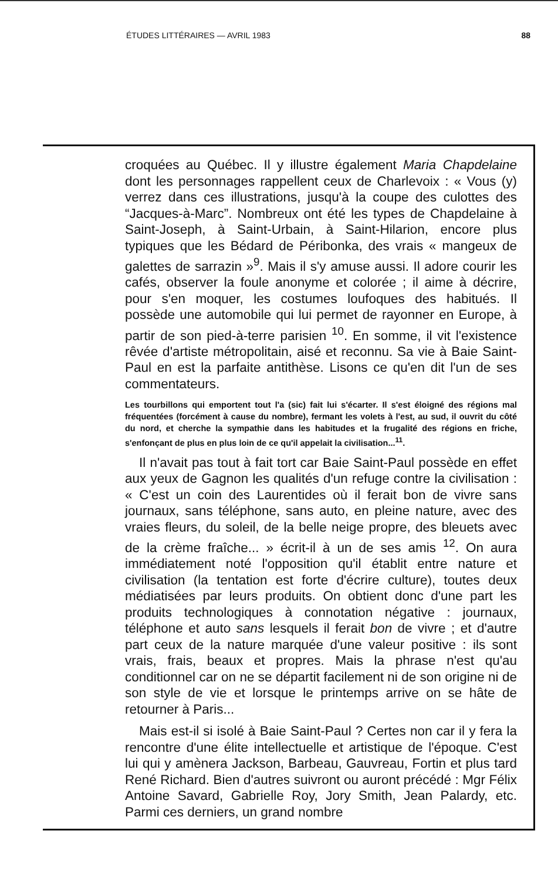ÉTUDES LITTÉRAIRES — AVRIL 1983 88
croquées au Québec. Il y illustre également Maria Chapdelaine dont les personnages rappellent ceux de Charlevoix : « Vous (y) verrez dans ces illustrations, jusqu'à la coupe des culottes des “Jacques-à-Marc”. Nombreux ont été les types de Chapdelaine à Saint-Joseph, à Saint-Urbain, à Saint-Hilarion, encore plus typiques que les Bédard de Péribonka, des vrais « mangeux de galettes de sarrazin »<sup>9</sup>. Mais il s'y amuse aussi. Il adore courir les cafés, observer la foule anonyme et colorée ; il aime à décrire, pour s'en moquer, les costumes loufoques des habitués. Il possède une automobile qui lui permet de rayonner en Europe, à partir de son pied-à-terre parisien <sup>10</sup>. En somme, il vit l'existence rêvée d'artiste métropolitain, aisé et reconnu. Sa vie à Baie Saint-Paul en est la parfaite antithèse. Lisons ce qu'en dit l'un de ses commentateurs.
Les tourbillons qui emportent tout l'a (sic) fait lui s'écarter. Il s'est éloigné des régions mal fréquentées (forcément à cause du nombre), fermant les volets à l'est, au sud, il ouvrit du côté du nord, et cherche la sympathie dans les habitudes et la frugalité des régions en friche, s'enfonçant de plus en plus loin de ce qu'il appelait la civilisation...<sup>11</sup>.
Il n'avait pas tout à fait tort car Baie Saint-Paul possède en effet aux yeux de Gagnon les qualités d'un refuge contre la civilisation : « C'est un coin des Laurentides où il ferait bon de vivre sans journaux, sans téléphone, sans auto, en pleine nature, avec des vraies fleurs, du soleil, de la belle neige propre, des bleuets avec de la crème fraîche... » écrit-il à un de ses amis <sup>12</sup>. On aura immédiatement noté l'opposition qu'il établit entre nature et civilisation (la tentation est forte d'écrire culture), toutes deux médiatisées par leurs produits. On obtient donc d'une part les produits technologiques à connotation négative : journaux, téléphone et auto sans lesquels il ferait bon de vivre ; et d'autre part ceux de la nature marquée d'une valeur positive : ils sont vrais, frais, beaux et propres. Mais la phrase n'est qu'au conditionnel car on ne se départit facilement ni de son origine ni de son style de vie et lorsque le printemps arrive on se hâte de retourner à Paris...
Mais est-il si isolé à Baie Saint-Paul ? Certes non car il y fera la rencontre d'une élite intellectuelle et artistique de l'époque. C'est lui qui y amènera Jackson, Barbeau, Gauvreau, Fortin et plus tard René Richard. Bien d'autres suivront ou auront précédé : Mgr Félix Antoine Savard, Gabrielle Roy, Jory Smith, Jean Palardy, etc. Parmi ces derniers, un grand nombre